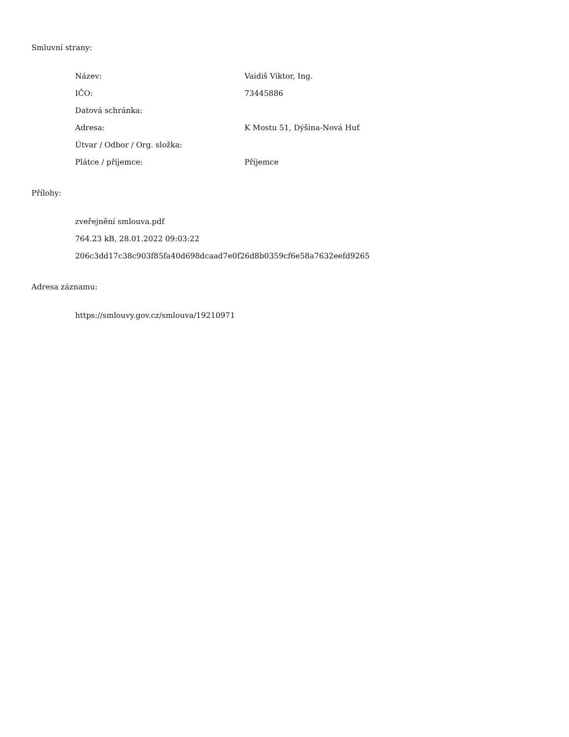Smluvní strany:
| Název: | Vaidiš Viktor, Ing. |
| IČO: | 73445886 |
| Datová schránka: | |
| Adresa: | K Mostu 51, Dýšina-Nová Huť |
| Útvar / Odbor / Org. složka: | |
| Plátce / příjemce: | Příjemce |
Přílohy:
zveřejnění smlouva.pdf
764.23 kB, 28.01.2022 09:03:22
206c3dd17c38c903f85fa40d698dcaad7e0f26d8b0359cf6e58a7632eefd9265
Adresa záznamu:
https://smlouvy.gov.cz/smlouva/19210971